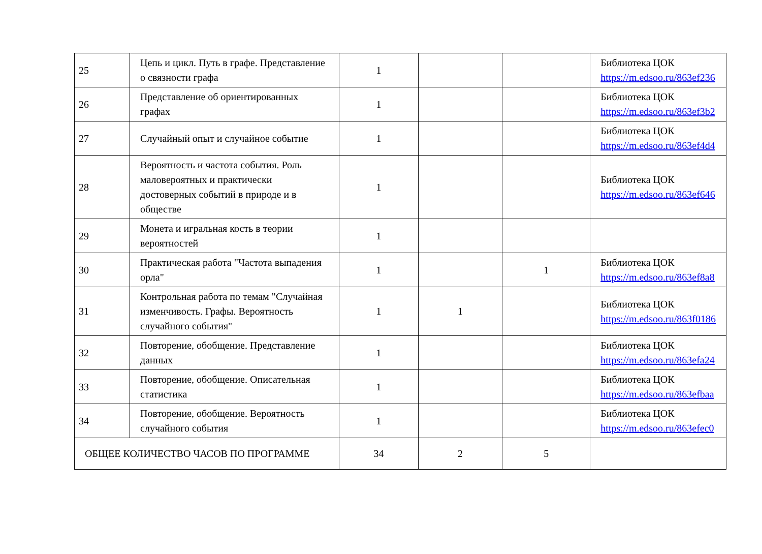| 25 | Цепь и цикл. Путь в графе. Представление о связности графа | 1 | | | Библиотека ЦОК https://m.edsoo.ru/863ef236 |
| 26 | Представление об ориентированных графах | 1 | | | Библиотека ЦОК https://m.edsoo.ru/863ef3b2 |
| 27 | Случайный опыт и случайное событие | 1 | | | Библиотека ЦОК https://m.edsoo.ru/863ef4d4 |
| 28 | Вероятность и частота события. Роль маловероятных и практически достоверных событий в природе и в обществе | 1 | | | Библиотека ЦОК https://m.edsoo.ru/863ef646 |
| 29 | Монета и игральная кость в теории вероятностей | 1 | | | |
| 30 | Практическая работа "Частота выпадения орла" | 1 | | 1 | Библиотека ЦОК https://m.edsoo.ru/863ef8a8 |
| 31 | Контрольная работа по темам "Случайная изменчивость. Графы. Вероятность случайного события" | 1 | 1 | | Библиотека ЦОК https://m.edsoo.ru/863f0186 |
| 32 | Повторение, обобщение. Представление данных | 1 | | | Библиотека ЦОК https://m.edsoo.ru/863efa24 |
| 33 | Повторение, обобщение. Описательная статистика | 1 | | | Библиотека ЦОК https://m.edsoo.ru/863efbaa |
| 34 | Повторение, обобщение. Вероятность случайного события | 1 | | | Библиотека ЦОК https://m.edsoo.ru/863efec0 |
| ОБЩЕЕ КОЛИЧЕСТВО ЧАСОВ ПО ПРОГРАММЕ | | 34 | 2 | 5 | |